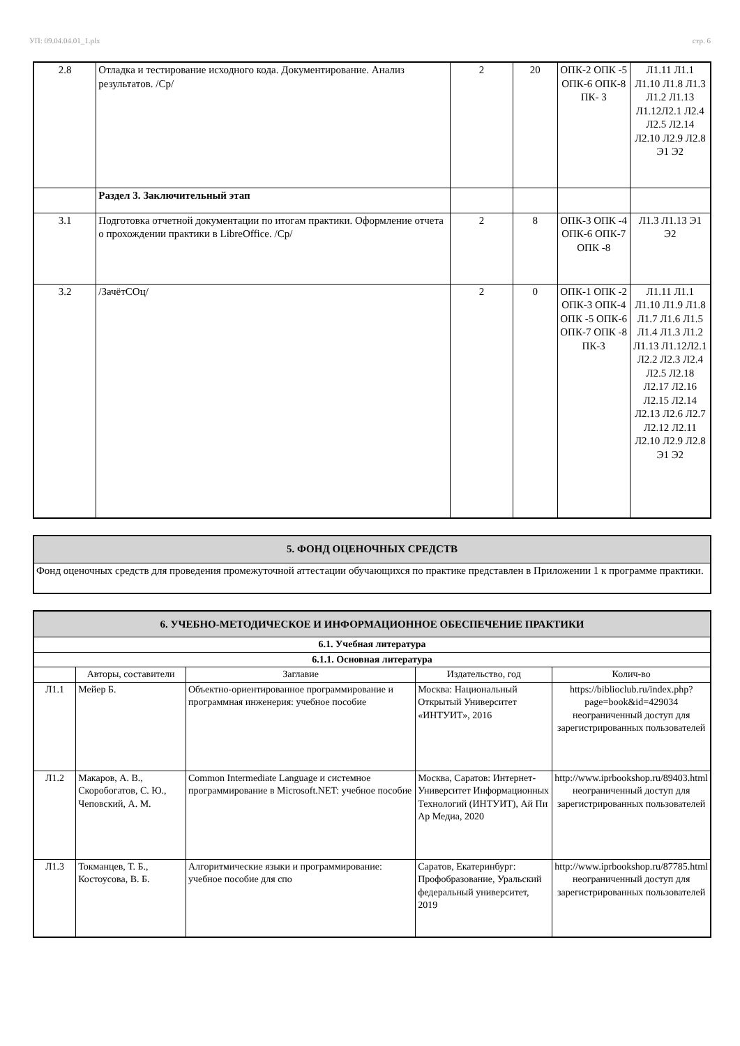УП: 09.04.04.01_1.plx стр. 6
| 2.8 | Отладка и тестирование исходного кода. Документирование. Анализ результатов. /Ср/ | 2 | 20 | ОПК-2 ОПК -5 ОПК-6 ОПК-8 ПК- 3 | Л1.11 Л1.1 Л1.10 Л1.8 Л1.3 Л1.2 Л1.13 Л1.12Л2.1 Л2.4 Л2.5 Л2.14 Л2.10 Л2.9 Л2.8 Э1 Э2 |
| | Раздел 3. Заключительный этап | | | | |
| 3.1 | Подготовка отчетной документации по итогам практики. Оформление отчета о прохождении практики в LibreOffice. /Ср/ | 2 | 8 | ОПК-3 ОПК -4 ОПК-6 ОПК-7 ОПК -8 | Л1.3 Л1.13 Э1 Э2 |
| 3.2 | /ЗачётСОц/ | 2 | 0 | ОПК-1 ОПК -2 ОПК-3 ОПК-4 ОПК -5 ОПК-6 ОПК-7 ОПК -8 ПК-3 | Л1.11 Л1.1 Л1.10 Л1.9 Л1.8 Л1.7 Л1.6 Л1.5 Л1.4 Л1.3 Л1.2 Л1.13 Л1.12Л2.1 Л2.2 Л2.3 Л2.4 Л2.5 Л2.18 Л2.17 Л2.16 Л2.15 Л2.14 Л2.13 Л2.6 Л2.7 Л2.12 Л2.11 Л2.10 Л2.9 Л2.8 Э1 Э2 |
| 5. ФОНД ОЦЕНОЧНЫХ СРЕДСТВ |
| Фонд оценочных средств для проведения промежуточной аттестации обучающихся по практике представлен в Приложении 1 к программе практики. |
| 6. УЧЕБНО-МЕТОДИЧЕСКОЕ И ИНФОРМАЦИОННОЕ ОБЕСПЕЧЕНИЕ ПРАКТИКИ | | | | |
| 6.1. Учебная литература | | | | |
| 6.1.1. Основная литература | | | | |
| | Авторы, составители | Заглавие | Издательство, год | Колич-во |
| Л1.1 | Мейер Б. | Объектно-ориентированное программирование и программная инженерия: учебное пособие | Москва: Национальный Открытый Университет «ИНТУИТ», 2016 | https://biblioclub.ru/index.php? page=book&id=429034 неограниченный доступ для зарегистрированных пользователей |
| Л1.2 | Макаров, А. В., Скоробогатов, С. Ю., Чеповский, А. М. | Common Intermediate Language и системное программирование в Microsoft.NET: учебное пособие | Москва, Саратов: Интернет-Университет Информационных Технологий (ИНТУИТ), Ай Пи Ар Медиа, 2020 | http://www.iprbookshop.ru/89403.html неограниченный доступ для зарегистрированных пользователей |
| Л1.3 | Токманцев, Т. Б., Костоусова, В. Б. | Алгоритмические языки и программирование: учебное пособие для спо | Саратов, Екатеринбург: Профобразование, Уральский федеральный университет, 2019 | http://www.iprbookshop.ru/87785.html неограниченный доступ для зарегистрированных пользователей |